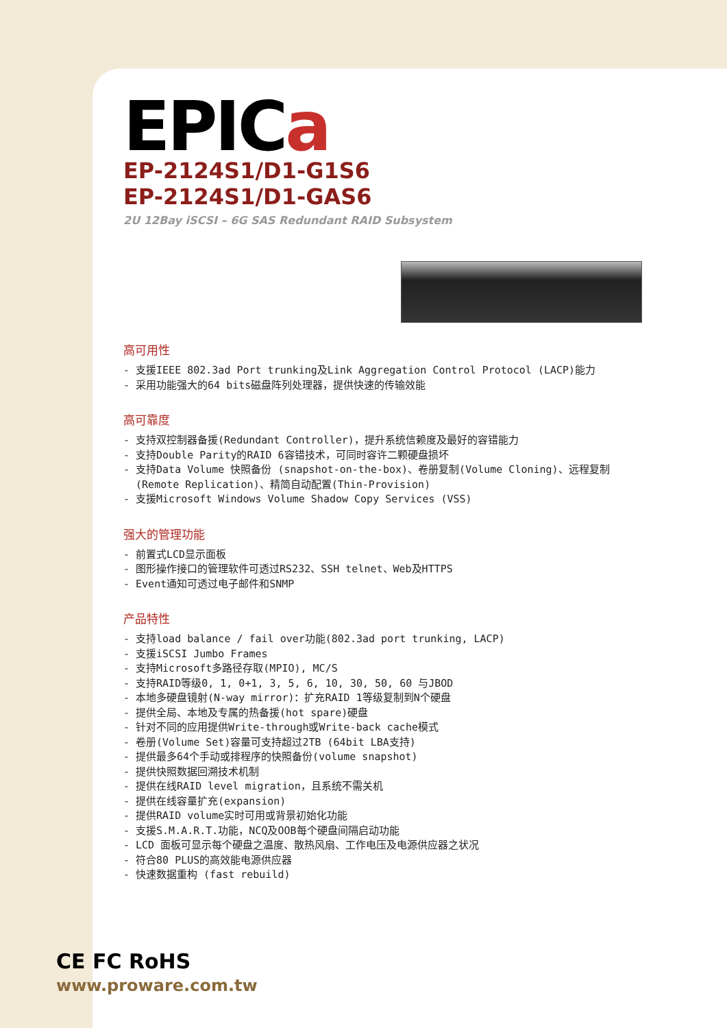EPICa
EP-2124S1/D1-G1S6
EP-2124S1/D1-GAS6
2U 12Bay iSCSI – 6G SAS Redundant RAID Subsystem
高可用性
- 支援IEEE 802.3ad Port trunking及Link Aggregation Control Protocol (LACP)能力
- 采用功能强大的64 bits磁盘阵列处理器，提供快速的传输效能
高可靠度
- 支持双控制器备援(Redundant Controller)，提升系统信赖度及最好的容错能力
- 支持Double Parity的RAID 6容错技术，可同时容许二颗硬盘损坏
- 支持Data Volume 快照备份 (snapshot-on-the-box)、卷册复制(Volume Cloning)、远程复制
(Remote Replication)、精简自动配置(Thin-Provision)
- 支援Microsoft Windows Volume Shadow Copy Services (VSS)
强大的管理功能
- 前置式LCD显示面板
- 图形操作接口的管理软件可透过RS232、SSH telnet、Web及HTTPS
- Event通知可透过电子邮件和SNMP
产品特性
- 支持load balance / fail over功能(802.3ad port trunking, LACP)
- 支援iSCSI Jumbo Frames
- 支持Microsoft多路径存取(MPIO), MC/S
- 支持RAID等级0, 1, 0+1, 3, 5, 6, 10, 30, 50, 60 与JBOD
- 本地多硬盘镜射(N-way mirror)：扩充RAID 1等级复制到N个硬盘
- 提供全局、本地及专属的热备援(hot spare)硬盘
- 针对不同的应用提供Write-through或Write-back cache模式
- 卷册(Volume Set)容量可支持超过2TB (64bit LBA支持)
- 提供最多64个手动或排程序的快照备份(volume snapshot)
- 提供快照数据回溯技术机制
- 提供在线RAID level migration，且系统不需关机
- 提供在线容量扩充(expansion)
- 提供RAID volume实时可用或背景初始化功能
- 支援S.M.A.R.T.功能，NCQ及OOB每个硬盘间隔启动功能
- LCD 面板可显示每个硬盘之温度、散热风扇、工作电压及电源供应器之状况
- 符合80 PLUS的高效能电源供应器
- 快速数据重构 (fast rebuild)
CE FC RoHS
www.proware.com.tw